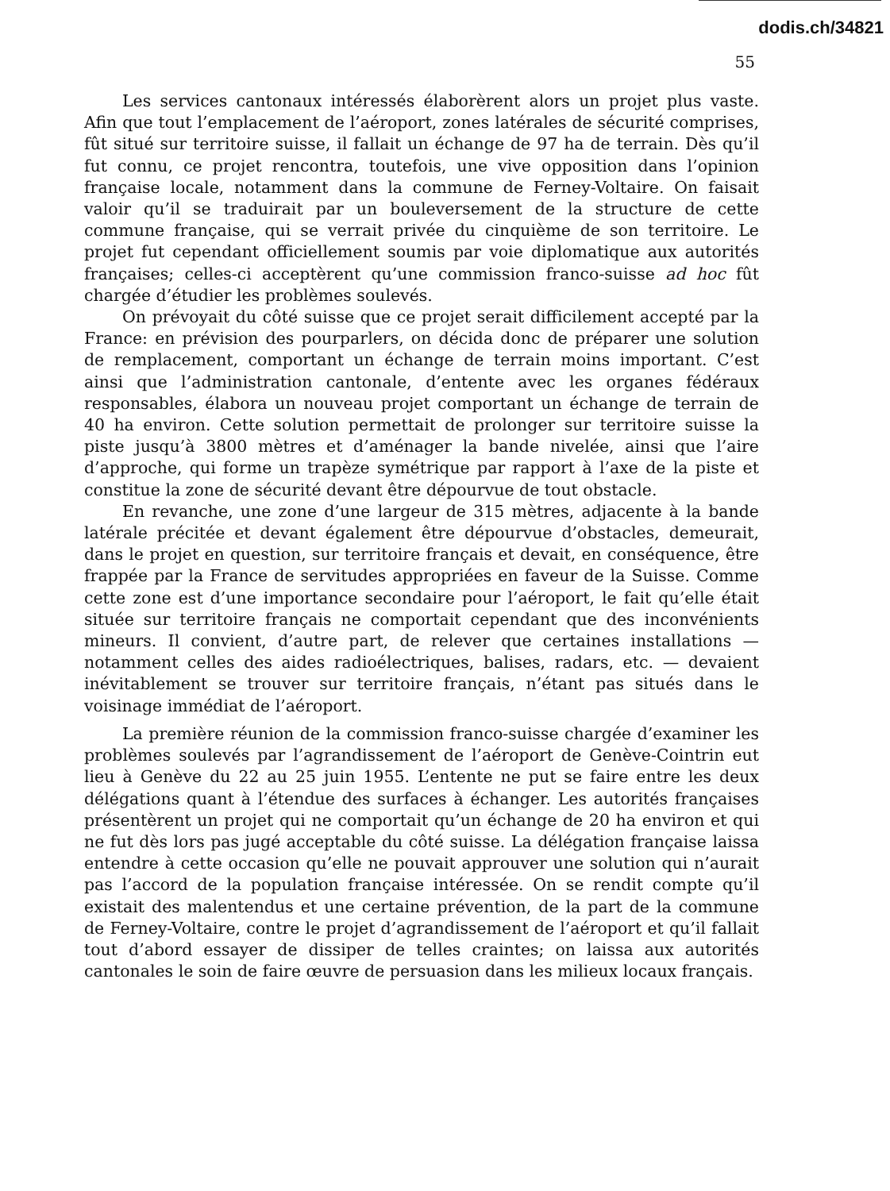dodis.ch/34821
55
Les services cantonaux intéressés élaborèrent alors un projet plus vaste. Afin que tout l’emplacement de l’aéroport, zones latérales de sécurité comprises, fût situé sur territoire suisse, il fallait un échange de 97 ha de terrain. Dès qu’il fut connu, ce projet rencontra, toutefois, une vive opposition dans l’opinion française locale, notamment dans la commune de Ferney-Voltaire. On faisait valoir qu’il se traduirait par un bouleversement de la structure de cette commune française, qui se verrait privée du cinquième de son territoire. Le projet fut cependant officiellement soumis par voie diplomatique aux autorités françaises; celles-ci acceptèrent qu’une commission franco-suisse ad hoc fût chargée d’étudier les problèmes soulevés.
On prévoyait du côté suisse que ce projet serait difficilement accepté par la France: en prévision des pourparlers, on décida donc de préparer une solution de remplacement, comportant un échange de terrain moins important. C’est ainsi que l’administration cantonale, d’entente avec les organes fédéraux responsables, élabora un nouveau projet comportant un échange de terrain de 40 ha environ. Cette solution permettait de prolonger sur territoire suisse la piste jusqu’à 3800 mètres et d’aménager la bande nivelée, ainsi que l’aire d’approche, qui forme un trapèze symétrique par rapport à l’axe de la piste et constitue la zone de sécurité devant être dépourvue de tout obstacle.
En revanche, une zone d’une largeur de 315 mètres, adjacente à la bande latérale précitée et devant également être dépourvue d’obstacles, demeurait, dans le projet en question, sur territoire français et devait, en conséquence, être frappée par la France de servitudes appropriées en faveur de la Suisse. Comme cette zone est d’une importance secondaire pour l’aéroport, le fait qu’elle était située sur territoire français ne comportait cependant que des inconvénients mineurs. Il convient, d’autre part, de relever que certaines installations — notamment celles des aides radioélectriques, balises, radars, etc. — devaient inévitablement se trouver sur territoire français, n’étant pas situés dans le voisinage immédiat de l’aéroport.
La première réunion de la commission franco-suisse chargée d’examiner les problèmes soulevés par l’agrandissement de l’aéroport de Genève-Cointrin eut lieu à Genève du 22 au 25 juin 1955. L’entente ne put se faire entre les deux délégations quant à l’étendue des surfaces à échanger. Les autorités françaises présentèrent un projet qui ne comportait qu’un échange de 20 ha environ et qui ne fut dès lors pas jugé acceptable du côté suisse. La délégation française laissa entendre à cette occasion qu’elle ne pouvait approuver une solution qui n’aurait pas l’accord de la population française intéressée. On se rendit compte qu’il existait des malentendus et une certaine prévention, de la part de la commune de Ferney-Voltaire, contre le projet d’agrandissement de l’aéroport et qu’il fallait tout d’abord essayer de dissiper de telles craintes; on laissa aux autorités cantonales le soin de faire œuvre de persuasion dans les milieux locaux français.